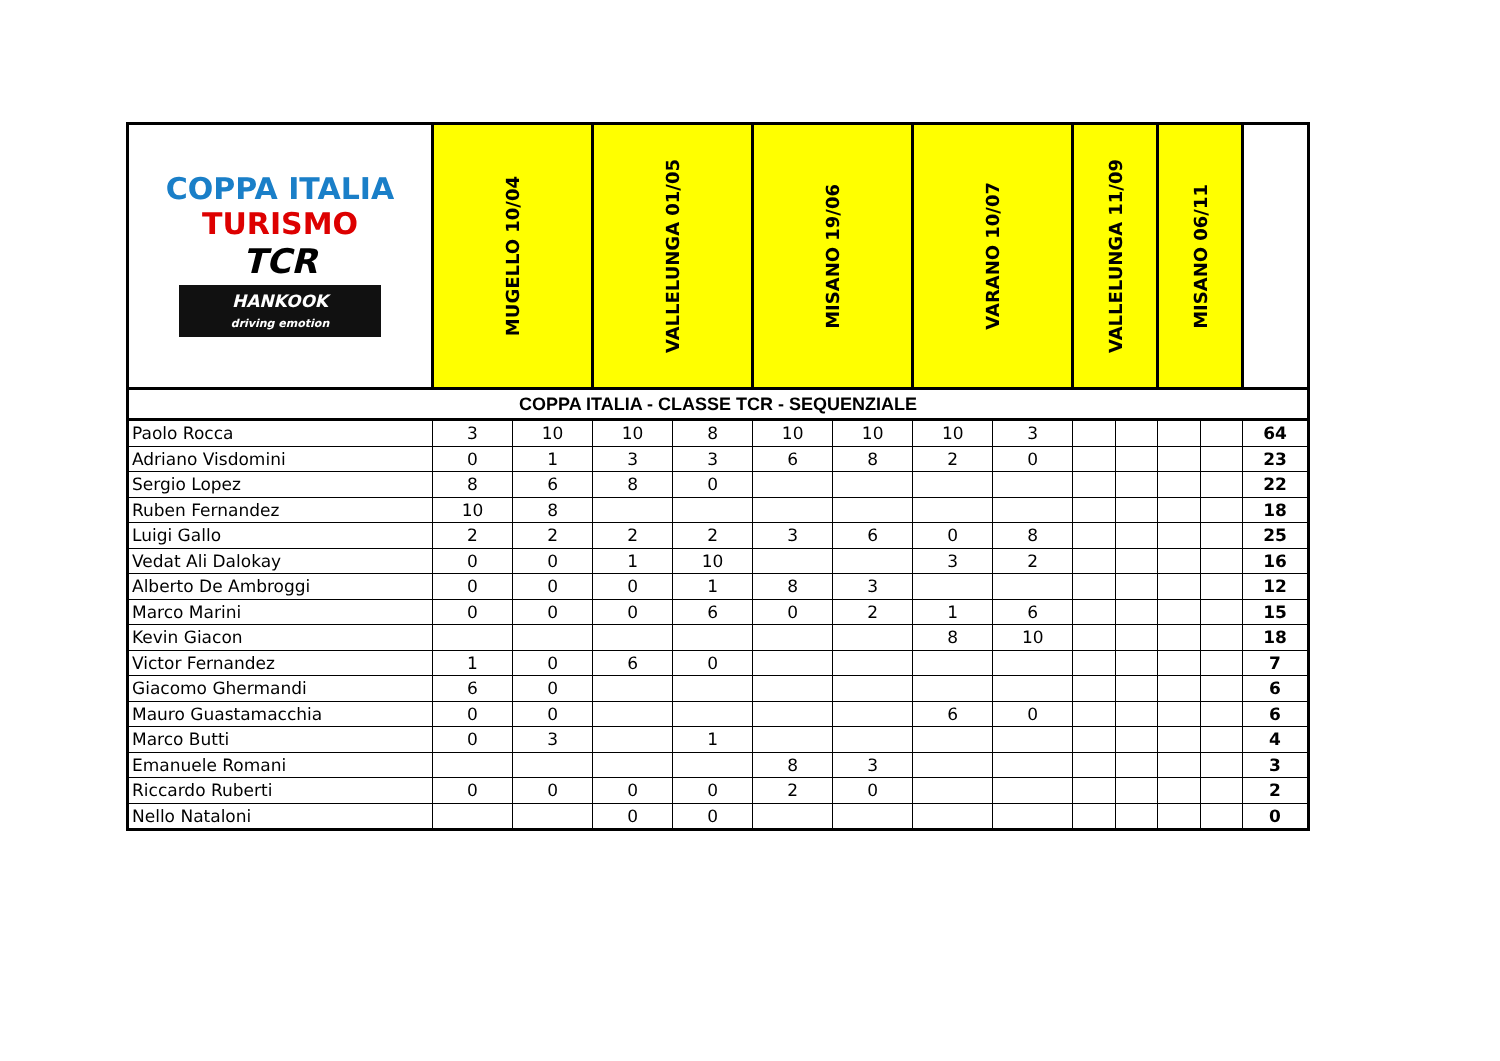| COPPA ITALIA TURISMO TCR HANKOOK driving emotion | MUGELLO 10/04 | | VALLELUNGA 01/05 | | MISANO 19/06 | | VARANO 10/07 | | VALLELUNGA 11/09 | | MISANO 06/11 | | |
| --- | --- | --- | --- | --- | --- | --- | --- | --- | --- | --- | --- | --- | --- |
| COPPA ITALIA - CLASSE TCR - SEQUENZIALE | | | | | | | | | | | | | |
| Paolo Rocca | 3 | 10 | 10 | 8 | 10 | 10 | 10 | 3 | | | | | 64 |
| Adriano Visdomini | 0 | 1 | 3 | 3 | 6 | 8 | 2 | 0 | | | | | 23 |
| Sergio Lopez | 8 | 6 | 8 | 0 | | | | | | | | | 22 |
| Ruben Fernandez | 10 | 8 | | | | | | | | | | | 18 |
| Luigi Gallo | 2 | 2 | 2 | 2 | 3 | 6 | 0 | 8 | | | | | 25 |
| Vedat Ali Dalokay | 0 | 0 | 1 | 10 | | | 3 | 2 | | | | | 16 |
| Alberto De Ambroggi | 0 | 0 | 0 | 1 | 8 | 3 | | | | | | | 12 |
| Marco Marini | 0 | 0 | 0 | 6 | 0 | 2 | 1 | 6 | | | | | 15 |
| Kevin Giacon | | | | | | | 8 | 10 | | | | | 18 |
| Victor Fernandez | 1 | 0 | 6 | 0 | | | | | | | | | 7 |
| Giacomo Ghermandi | 6 | 0 | | | | | | | | | | | 6 |
| Mauro Guastamacchia | 0 | 0 | | | | | 6 | 0 | | | | | 6 |
| Marco Butti | 0 | 3 | | 1 | | | | | | | | | 4 |
| Emanuele Romani | | | | | 8 | 3 | | | | | | | 3 |
| Riccardo Ruberti | 0 | 0 | 0 | 0 | 2 | 0 | | | | | | | 2 |
| Nello Nataloni | | | 0 | 0 | | | | | | | | | 0 |